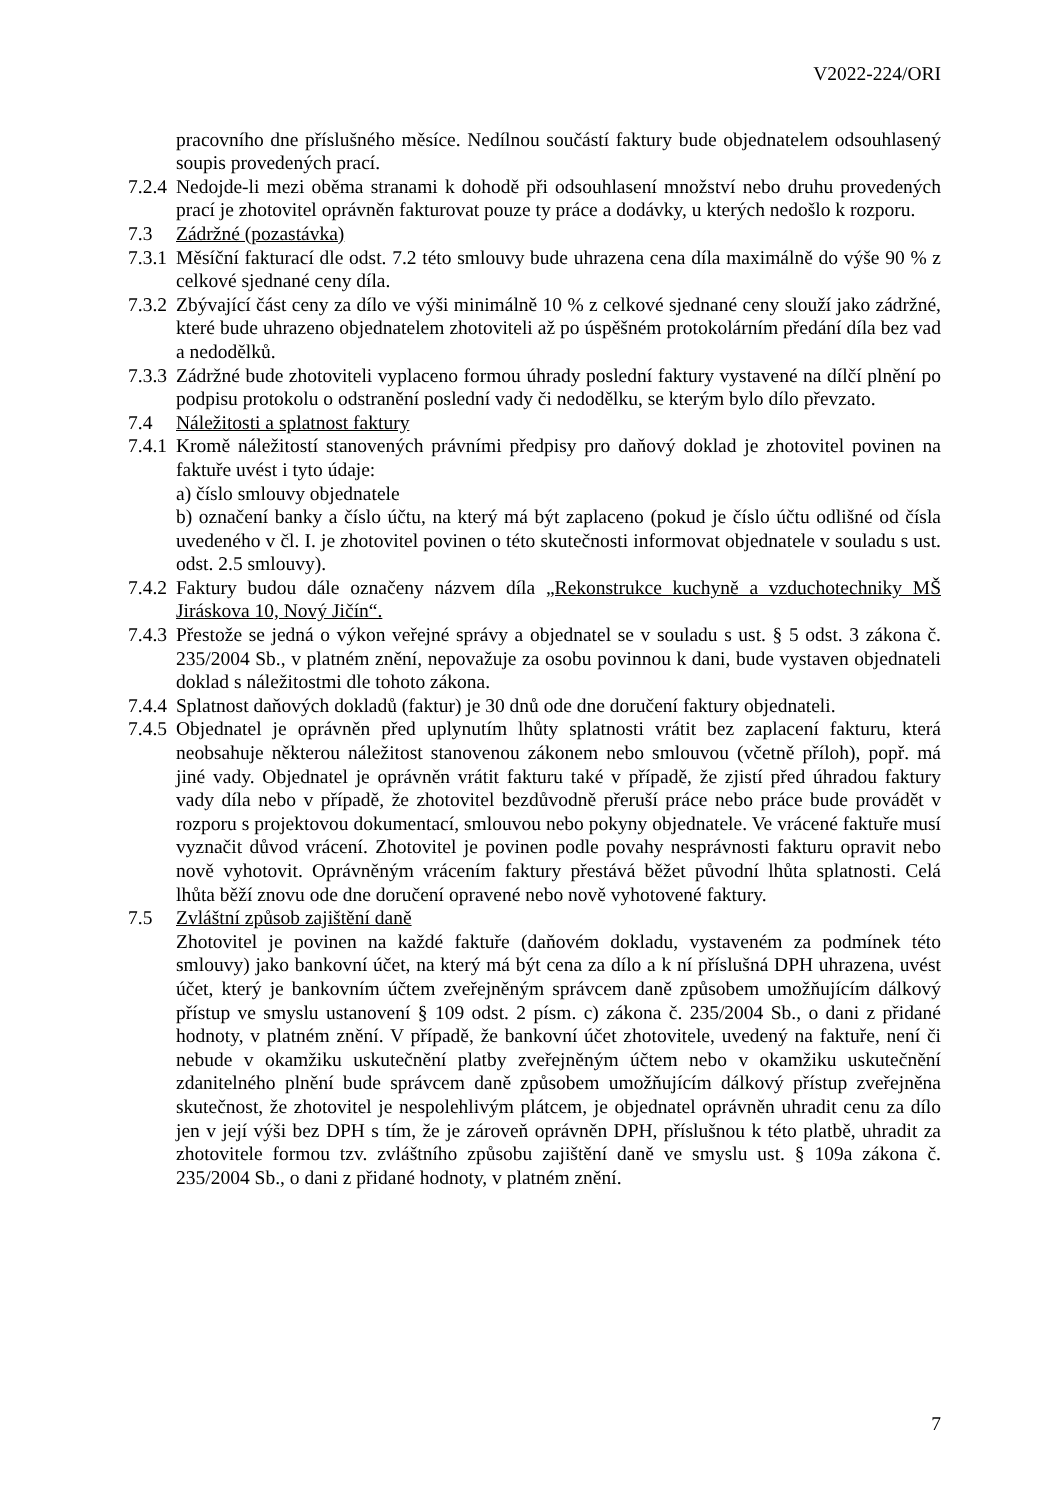V2022-224/ORI
pracovního dne příslušného měsíce. Nedílnou součástí faktury bude objednatelem odsouhlasený soupis provedených prací.
7.2.4 Nedojde-li mezi oběma stranami k dohodě při odsouhlasení množství nebo druhu provedených prací je zhotovitel oprávněn fakturovat pouze ty práce a dodávky, u kterých nedošlo k rozporu.
7.3 Zádržné (pozastávka)
7.3.1 Měsíční fakturací dle odst. 7.2 této smlouvy bude uhrazena cena díla maximálně do výše 90 % z celkové sjednané ceny díla.
7.3.2 Zbývající část ceny za dílo ve výši minimálně 10 % z celkové sjednané ceny slouží jako zádržné, které bude uhrazeno objednatelem zhotoviteli až po úspěšném protokolárním předání díla bez vad a nedodělků.
7.3.3 Zádržné bude zhotoviteli vyplaceno formou úhrady poslední faktury vystavené na dílčí plnění po podpisu protokolu o odstranění poslední vady či nedodělku, se kterým bylo dílo převzato.
7.4 Náležitosti a splatnost faktury
7.4.1 Kromě náležitostí stanovených právními předpisy pro daňový doklad je zhotovitel povinen na faktuře uvést i tyto údaje:
a) číslo smlouvy objednatele
b) označení banky a číslo účtu, na který má být zaplaceno (pokud je číslo účtu odlišné od čísla uvedeného v čl. I. je zhotovitel povinen o této skutečnosti informovat objednatele v souladu s ust. odst. 2.5 smlouvy).
7.4.2 Faktury budou dále označeny názvem díla „Rekonstrukce kuchyně a vzduchotechniky MŠ Jiráskova 10, Nový Jičín“.
7.4.3 Přestože se jedná o výkon veřejné správy a objednatel se v souladu s ust. § 5 odst. 3 zákona č. 235/2004 Sb., v platném znění, nepovažuje za osobu povinnou k dani, bude vystaven objednateli doklad s náležitostmi dle tohoto zákona.
7.4.4 Splatnost daňových dokladů (faktur) je 30 dnů ode dne doručení faktury objednateli.
7.4.5 Objednatel je oprávněn před uplynutím lhůty splatnosti vrátit bez zaplacení fakturu, která neobsahuje některou náležitost stanovenou zákonem nebo smlouvou (včetně příloh), popř. má jiné vady. Objednatel je oprávněn vrátit fakturu také v případě, že zjistí před úhradou faktury vady díla nebo v případě, že zhotovitel bezdůvodně přeruší práce nebo práce bude provádět v rozporu s projektovou dokumentací, smlouvou nebo pokyny objednatele. Ve vrácené faktuře musí vyznačit důvod vrácení. Zhotovitel je povinen podle povahy nesprávnosti fakturu opravit nebo nově vyhotovit. Oprávněným vrácením faktury přestává běžet původní lhůta splatnosti. Celá lhůta běží znovu ode dne doručení opravené nebo nově vyhotovené faktury.
7.5 Zvláštní způsob zajištění daně
Zhotovitel je povinen na každé faktuře (daňovém dokladu, vystaveném za podmínek této smlouvy) jako bankovní účet, na který má být cena za dílo a k ní příslušná DPH uhrazena, uvést účet, který je bankovním účtem zveřejněným správcem daně způsobem umožňujícím dálkový přístup ve smyslu ustanovení § 109 odst. 2 písm. c) zákona č. 235/2004 Sb., o dani z přidané hodnoty, v platném znění. V případě, že bankovní účet zhotovitele, uvedený na faktuře, není či nebude v okamžiku uskutečnění platby zveřejněným účtem nebo v okamžiku uskutečnění zdanitelného plnění bude správcem daně způsobem umožňujícím dálkový přístup zveřejněna skutečnost, že zhotovitel je nespolehlivým plátcem, je objednatel oprávněn uhradit cenu za dílo jen v její výši bez DPH s tím, že je zároveň oprávněn DPH, příslušnou k této platbě, uhradit za zhotovitele formou tzv. zvláštního způsobu zajištění daně ve smyslu ust. § 109a zákona č. 235/2004 Sb., o dani z přidané hodnoty, v platném znění.
7